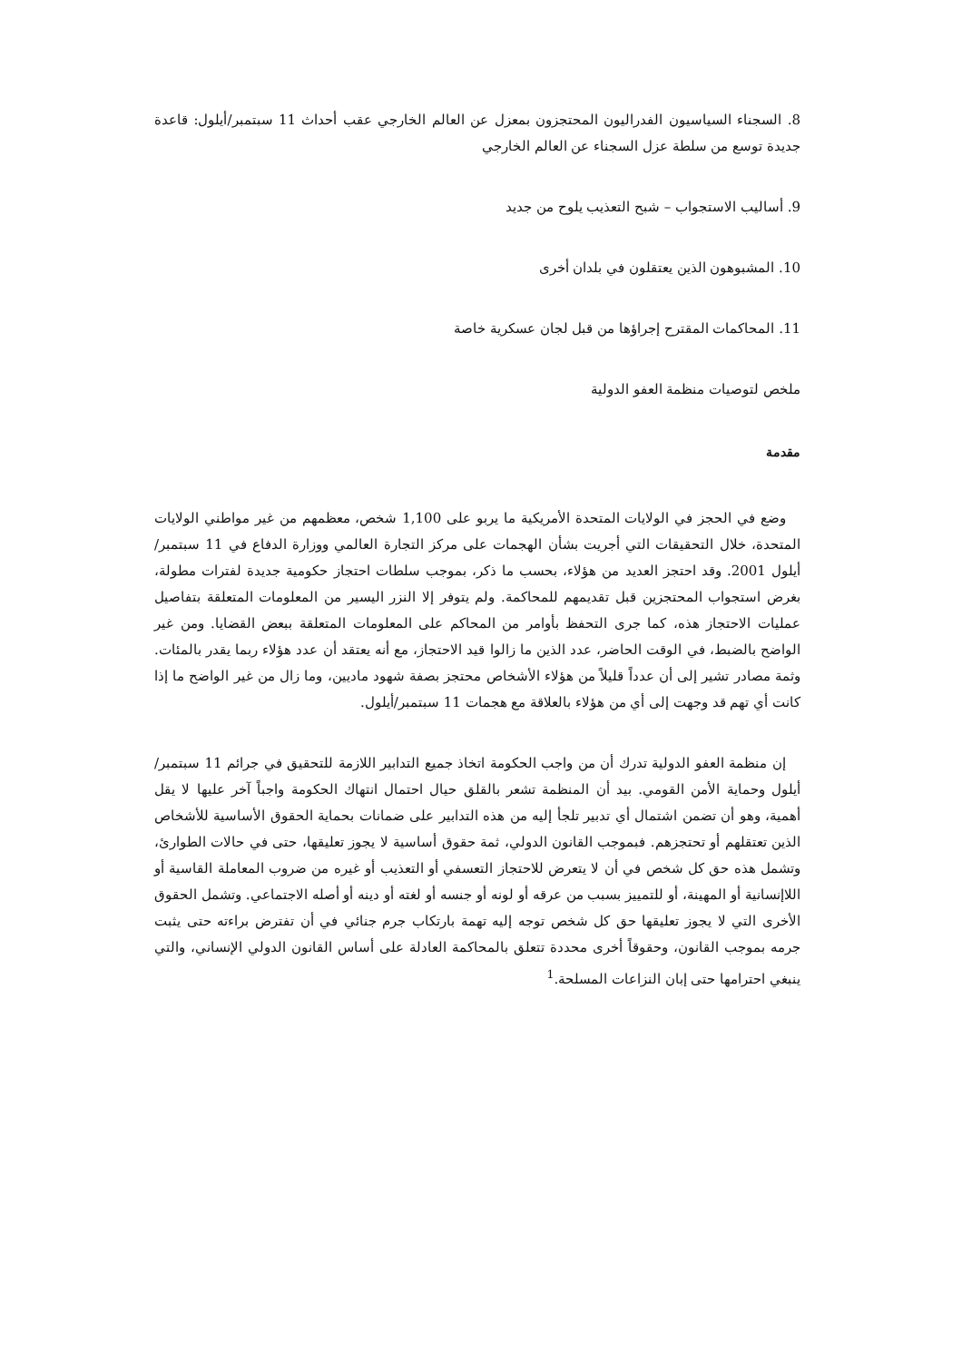8. السجناء السياسيون الفدراليون المحتجزون بمعزل عن العالم الخارجي عقب أحداث 11 سبتمبر/أيلول: قاعدة جديدة توسع من سلطة عزل السجناء عن العالم الخارجي
9. أساليب الاستجواب – شبح التعذيب يلوح من جديد
10. المشبوهون الذين يعتقلون في بلدان أخرى
11. المحاكمات المقترح إجراؤها من قبل لجان عسكرية خاصة
ملخص لتوصيات منظمة العفو الدولية
مقدمة
وضع في الحجز في الولايات المتحدة الأمريكية ما يربو على 1,100 شخص، معظمهم من غير مواطني الولايات المتحدة، خلال التحقيقات التي أجريت بشأن الهجمات على مركز التجارة العالمي ووزارة الدفاع في 11 سبتمبر/أيلول 2001. وقد احتجز العديد من هؤلاء، بحسب ما ذكر، بموجب سلطات احتجاز حكومية جديدة لفترات مطولة، بغرض استجواب المحتجزين قبل تقديمهم للمحاكمة. ولم يتوفر إلا النزر اليسير من المعلومات المتعلقة بتفاصيل عمليات الاحتجاز هذه، كما جرى التحفظ بأوامر من المحاكم على المعلومات المتعلقة ببعض القضايا. ومن غير الواضح بالضبط، في الوقت الحاضر، عدد الذين ما زالوا قيد الاحتجاز، مع أنه يعتقد أن عدد هؤلاء ربما يقدر بالمئات. وثمة مصادر تشير إلى أن عدداً قليلاً من هؤلاء الأشخاص محتجز بصفة شهود ماديين، وما زال من غير الواضح ما إذا كانت أي تهم قد وجهت إلى أي من هؤلاء بالعلاقة مع هجمات 11 سبتمبر/أيلول.
إن منظمة العفو الدولية تدرك أن من واجب الحكومة اتخاذ جميع التدابير اللازمة للتحقيق في جرائم 11 سبتمبر/أيلول وحماية الأمن القومي. بيد أن المنظمة تشعر بالقلق حيال احتمال انتهاك الحكومة واجباً آخر عليها لا يقل أهمية، وهو أن تضمن اشتمال أي تدبير تلجأ إليه من هذه التدابير على ضمانات بحماية الحقوق الأساسية للأشخاص الذين تعتقلهم أو تحتجزهم. فبموجب القانون الدولي، ثمة حقوق أساسية لا يجوز تعليقها، حتى في حالات الطوارئ، وتشمل هذه حق كل شخص في أن لا يتعرض للاحتجاز التعسفي أو التعذيب أو غيره من ضروب المعاملة القاسية أو اللاإنسانية أو المهينة، أو للتمييز بسبب من عرقه أو لونه أو جنسه أو لغته أو دينه أو أصله الاجتماعي. وتشمل الحقوق الأخرى التي لا يجوز تعليقها حق كل شخص توجه إليه تهمة بارتكاب جرم جنائي في أن تفترض براءته حتى يثبت جرمه بموجب القانون، وحقوقاً أخرى محددة تتعلق بالمحاكمة العادلة على أساس القانون الدولي الإنساني، والتي ينبغي احترامها حتى إبان النزاعات المسلحة.<sup>1</sup>